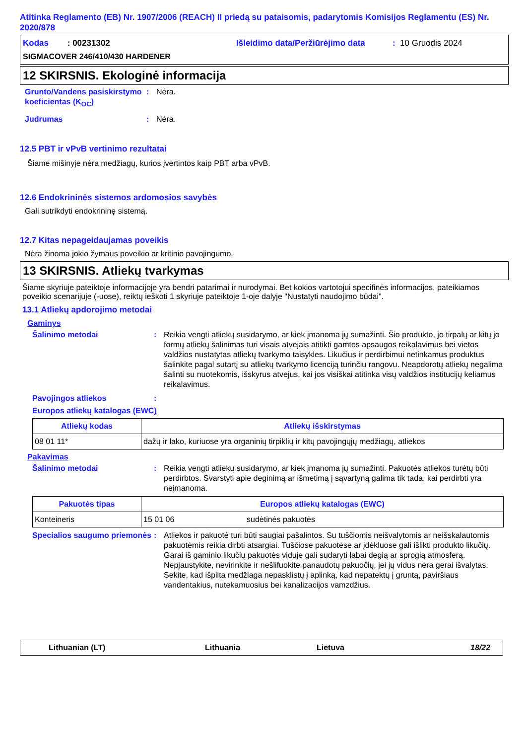Atitinka Reglamento (EB) Nr. 1907/2006 (REACH) II priedą su pataisomis, padarytomis Komisijos Reglamentu (ES) Nr. 2020/878
Kodas : 00231302 Išleidimo data/Peržiūrėjimo data: 10 Gruodis 2024
SIGMACOVER 246/410/430 HARDENER
12 SKIRSNIS. Ekologinė informacija
Grunto/Vandens pasiskirstymo koeficientas (K<sub>OC</sub>): Nėra.
Judrumas: Nėra.
12.5 PBT ir vPvB vertinimo rezultatai
Šiame mišinyje nėra medžiagų, kurios įvertintos kaip PBT arba vPvB.
12.6 Endokrininės sistemos ardomosios savybės
Gali sutrikdyti endokrininę sistemą.
12.7 Kitas nepageidaujamas poveikis
Nėra žinoma jokio žymaus poveikio ar kritinio pavojingumo.
13 SKIRSNIS. Atliekų tvarkymas
Šiame skyriuje pateiktoje informacijoje yra bendri patarimai ir nurodymai. Bet kokios vartotojui specifinės informacijos, pateikiamos poveikio scenarijuje (-uose), reiktų ieškoti 1 skyriuje pateiktoje 1-oje dalyje "Nustatyti naudojimo būdai".
13.1 Atliekų apdorojimo metodai
Gaminys
Šalinimo metodai: Reikia vengti atliekų susidarymo, ar kiek įmanoma jų sumažinti. Šio produkto, jo tirpalų ar kitų jo formų atliekų šalinimas turi visais atvejais atitikti gamtos apsaugos reikalavimus bei vietos valdžios nustatytas atliekų tvarkymo taisykles. Likučius ir perdirbimui netinkamus produktus šalinkite pagal sutartį su atliekų tvarkymo licenciją turinčiu rangovu. Neapdorotų atliekų negalima šalinti su nuotekomis, išskyrus atvejus, kai jos visiškai atitinka visų valdžios institucijų keliamus reikalavimus.
Pavojingos atliekos:
Europos atliekų katalogas (EWC)
| Atliekų kodas | Atliekų išskirstymas |
| --- | --- |
| 08 01 11* | dažų ir lako, kuriuose yra organinių tirpiklių ir kitų pavojingųjų medžiagų, atliekos |
Pakavimas
Šalinimo metodai: Reikia vengti atliekų susidarymo, ar kiek įmanoma jų sumažinti. Pakuotės atliekos turėtų būti perdirbtos. Svarstyti apie deginimą ar išmetimą į sąvartyną galima tik tada, kai perdirbti yra neįmanoma.
| Pakuotės tipas | Europos atliekų katalogas (EWC) | |
| --- | --- | --- |
| Konteineris | 15 01 06 | sudėtinės pakuotės |
Specialios saugumo priemonės: Atliekos ir pakuotė turi būti saugiai pašalintos. Su tuščiomis neišvalytomis ar neišskalautomis pakuotėmis reikia dirbti atsargiai. Tuščiose pakuotėse ar įdėkluose gali išlikti produkto likučių. Garai iš gaminio likučių pakuotės viduje gali sudaryti labai degią ar sprogią atmosferą. Nepjaustykite, nevirinkite ir nešlifuokite panaudotų pakuočių, jei jų vidus nėra gerai išvalytas. Sekite, kad išpilta medžiaga nepasklistų į aplinką, kad nepatektų į gruntą, paviršiaus vandentakius, nutekamuosius bei kanalizacijos vamzdžius.
Lithuanian (LT) Lithuania Lietuva 18/22